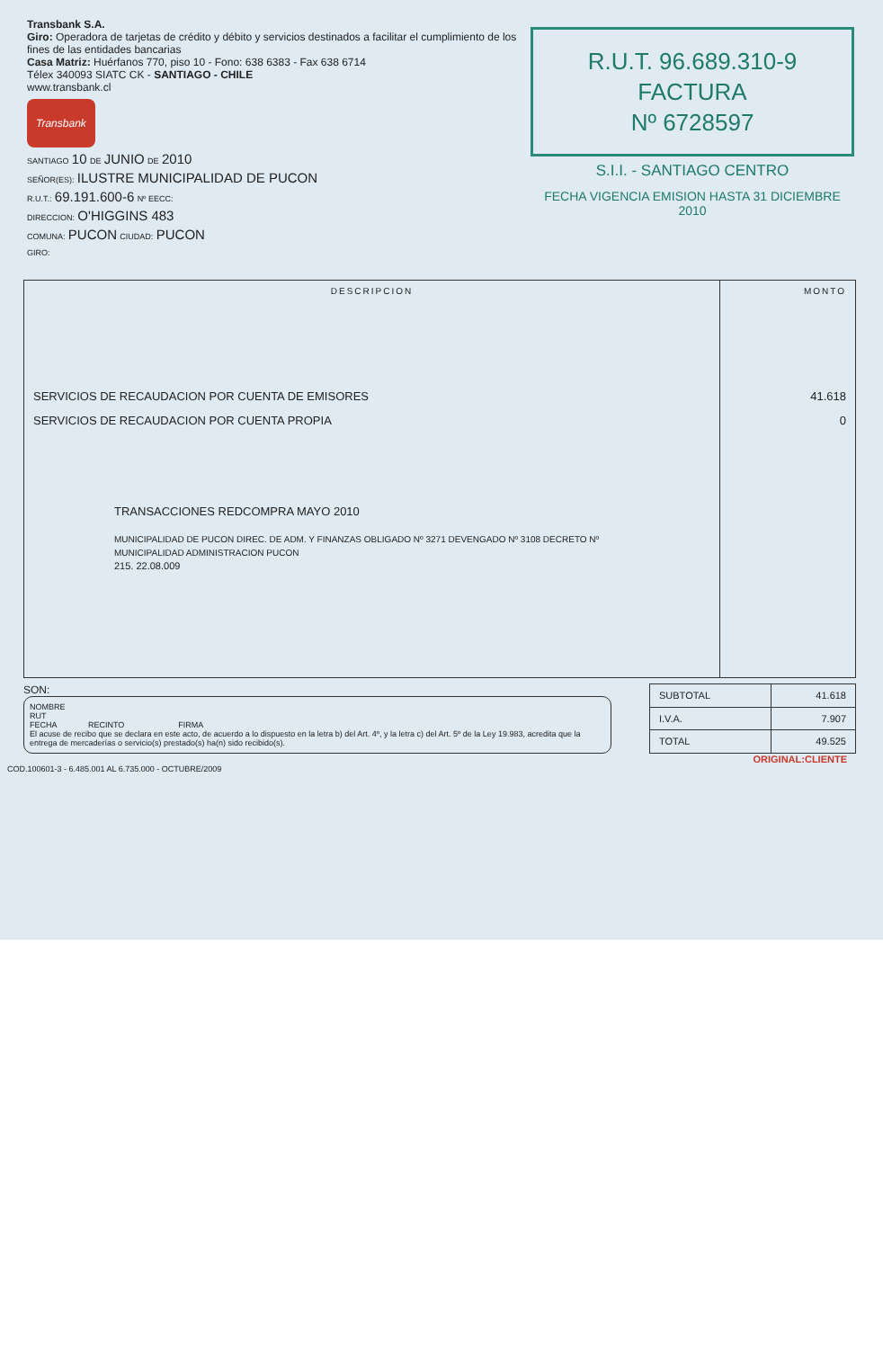Transbank S.A.
Giro: Operadora de tarjetas de crédito y débito y servicios destinados a facilitar el cumplimiento de los fines de las entidades bancarias
Casa Matriz: Huérfanos 770, piso 10 - Fono: 638 6383 - Fax 638 6714
Télex 340093 SIATC CK - SANTIAGO - CHILE
www.transbank.cl
Transbank
SANTIAGO 10 DE JUNIO DE 2010
SEÑOR(ES): ILUSTRE MUNICIPALIDAD DE PUCON
R.U.T.: 69.191.600-6 Nº EECC:
DIRECCION: O'HIGGINS 483
COMUNA: PUCON CIUDAD: PUCON
GIRO:
R.U.T. 96.689.310-9
FACTURA
Nº 6728597
S.I.I. - SANTIAGO CENTRO
FECHA VIGENCIA EMISION HASTA 31 DICIEMBRE 2010
| DESCRIPCION | MONTO |
| --- | --- |
| SERVICIOS DE RECAUDACION POR CUENTA DE EMISORES | 41.618 |
| SERVICIOS DE RECAUDACION POR CUENTA PROPIA | 0 |
| TRANSACCIONES REDCOMPRA MAYO 2010 MUNICIPALIDAD DE PUCON DIREC. DE ADM. Y FINANZAS OBLIGADO Nº 3271 DEVENGADO Nº 3108 DECRETO Nº MUNICIPALIDAD ADMINISTRACION PUCON 215. 22.08.009 | |
SON:
NOMBRE
RUT
FECHA RECINTO FIRMA
El acuse de recibo que se declara en este acto, de acuerdo a lo dispuesto en la letra b) del Art. 4º, y la letra c) del Art. 5º de la Ley 19.983, acredita que la entrega de mercaderías o servicio(s) prestado(s) ha(n) sido recibido(s).
| SUBTOTAL | 41.618 |
| I.V.A. | 7.907 |
| TOTAL | 49.525 |
ORIGINAL:CLIENTE
COD.100601-3 - 6.485.001 AL 6.735.000 - OCTUBRE/2009